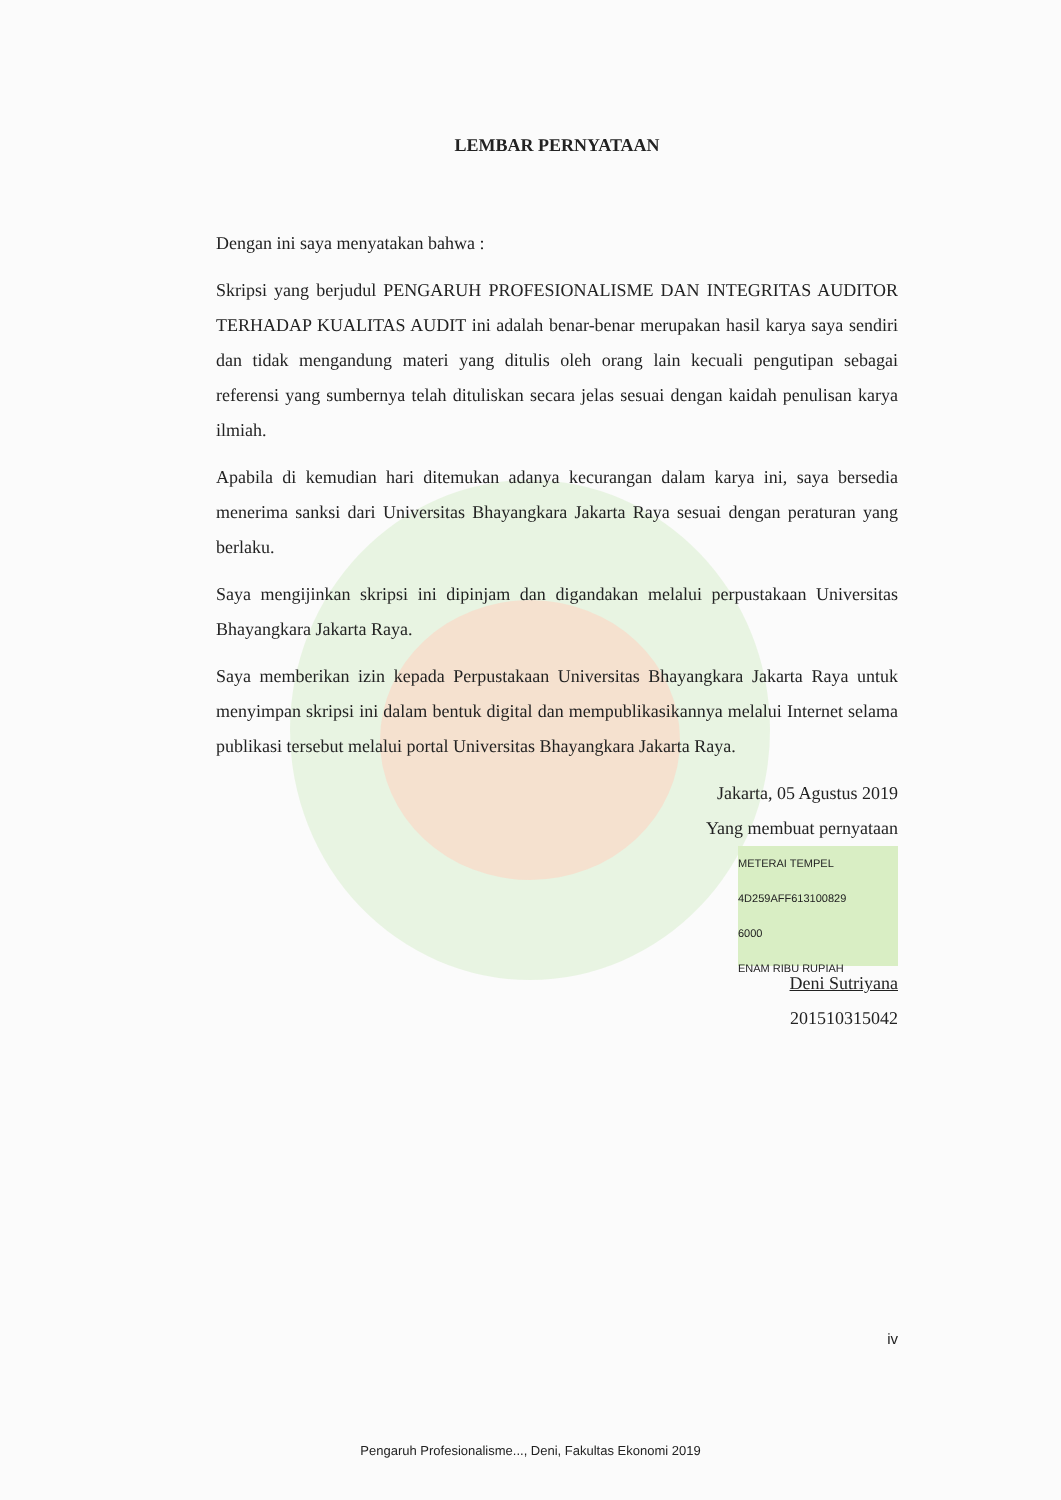LEMBAR PERNYATAAN
Dengan ini saya menyatakan bahwa :
Skripsi yang berjudul PENGARUH PROFESIONALISME DAN INTEGRITAS AUDITOR TERHADAP KUALITAS AUDIT ini adalah benar-benar merupakan hasil karya saya sendiri dan tidak mengandung materi yang ditulis oleh orang lain kecuali pengutipan sebagai referensi yang sumbernya telah dituliskan secara jelas sesuai dengan kaidah penulisan karya ilmiah.
Apabila di kemudian hari ditemukan adanya kecurangan dalam karya ini, saya bersedia menerima sanksi dari Universitas Bhayangkara Jakarta Raya sesuai dengan peraturan yang berlaku.
Saya mengijinkan skripsi ini dipinjam dan digandakan melalui perpustakaan Universitas Bhayangkara Jakarta Raya.
Saya memberikan izin kepada Perpustakaan Universitas Bhayangkara Jakarta Raya untuk menyimpan skripsi ini dalam bentuk digital dan mempublikasikannya melalui Internet selama publikasi tersebut melalui portal Universitas Bhayangkara Jakarta Raya.
Jakarta, 05 Agustus 2019
Yang membuat pernyataan
METERAI TEMPEL
4D259AFF613100829
6000
ENAM RIBU RUPIAH
Deni Sutriyana
201510315042
iv
Pengaruh Profesionalisme..., Deni, Fakultas Ekonomi 2019